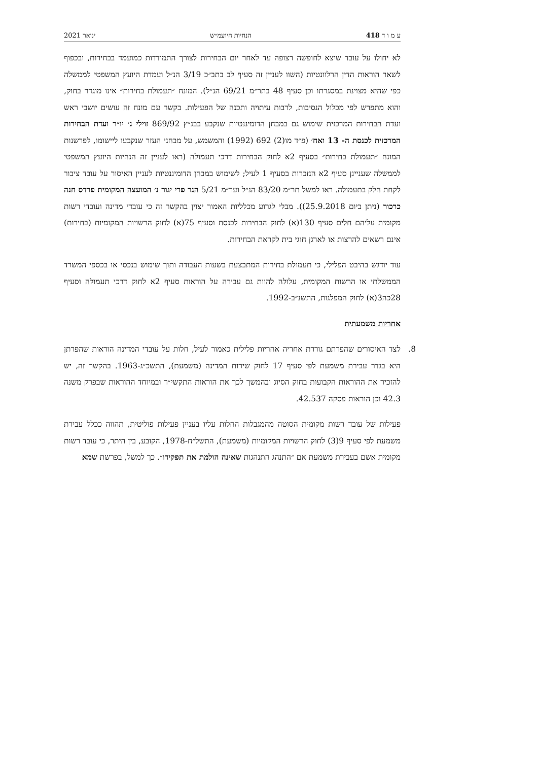ע מ ו ד 418 הנחיות היועמ״ש ינואר 2021
לא יחולו על עובד שיצא לחופשה רצופה עד לאחר יום הבחירות לצורך התמודדות כמועמד בבחירות, ובכפוף לשאר הוראות הדין הרלוונטיות (השוו לעניין זה סעיף לב בתב״כ 3/19 הנ״ל ועמדת היועץ המשפטי לממשלה כפי שהיא מצוינת במסגרתו וכן סעיף 48 בתר״מ 69/21 הנ״ל). המונח ״תעמולת בחירות״ אינו מוגדר בחוק, והוא מתפרש לפי מכלול הנסיבות, לרבות עיתויה ותכנה של הפעילות. בקשר עם מונח זה עושים יושבי ראש ועדת הבחירות המרכזית שימוש גם במבחן הדומיננטיות שנקבע בבג״ץ 869/92 זוילי נ׳ יו״ר ועדת הבחירות המרכזית לכנסת ה- 13 ואח׳ (פ״ד מו(2) 692 (1992) והמשמש, על מבחני העזר שנקבעו ליישומו, לפרשנות המונח ״תעמולת בחירות״ בסעיף 2א לחוק הבחירות דרכי תעמולה (ראו לעניין זה הנחיות היועץ המשפטי לממשלה שעניינן סעיף 2א הנזכרות בסעיף 1 לעיל; לשימוש במבחן הדומיננטיות לעניין האיסור על עובד ציבור לקחת חלק בתעמולה. ראו למשל תר״מ 83/20 הנ״ל וער״מ 5/21 הגר פרי יגור נ׳ המועצה המקומית פרדס חנה כרכור (ניתן ביום 25.9.2018)). מבלי לגרוע מכלליות האמור יצוין בהקשר זה כי עובדי מדינה ועובדי רשות מקומית עליהם חלים סעיף 130(א) לחוק הבחירות לכנסת וסעיף 75(א) לחוק הרשויות המקומיות (בחירות) אינם רשאים להרצות או לארגן חוגי בית לקראת הבחירות.
עוד יודגש בהיבט הפלילי, כי תעמולת בחירות המתבצעת בשעות העבודה ותוך שימוש בנכסי או בכספי המשרד הממשלתי או הרשות המקומית, עלולה להוות גם עבירה על הוראות סעיף 2א לחוק דרכי תעמולה וסעיף 28כה3(א) לחוק המפלגות, התשנ״ב-1992.
אחריות משמעתית
8. לצד האיסורים שהפרתם גוררת אחריה אחריות פלילית כאמור לעיל, חלות על עובדי המדינה הוראות שהפרתן היא בגדר עבירת משמעת לפי סעיף 17 לחוק שירות המדינה (משמעת), התשכ״ג-1963. בהקשר זה, יש להזכיר את ההוראות הקבועות בחוק הסיוג ובהמשך לכך את הוראות התקשי״ר ובמיוחד ההוראות שבפרק משנה 42.3 וכן הוראות פסקה 42.537.
פעילות של עובד רשות מקומית הסוטה מהמגבלות החלות עליו בעניין פעילות פוליטית, תהווה ככלל עבירת משמעת לפי סעיף 9(3) לחוק הרשויות המקומיות (משמעת), התשל״ח-1978, הקובע, בין היתר, כי עובד רשות מקומית אשם בעבירת משמעת אם ״התנהג התנהגות שאינה הולמת את תפקידו״. כך למשל, בפרשת שמא